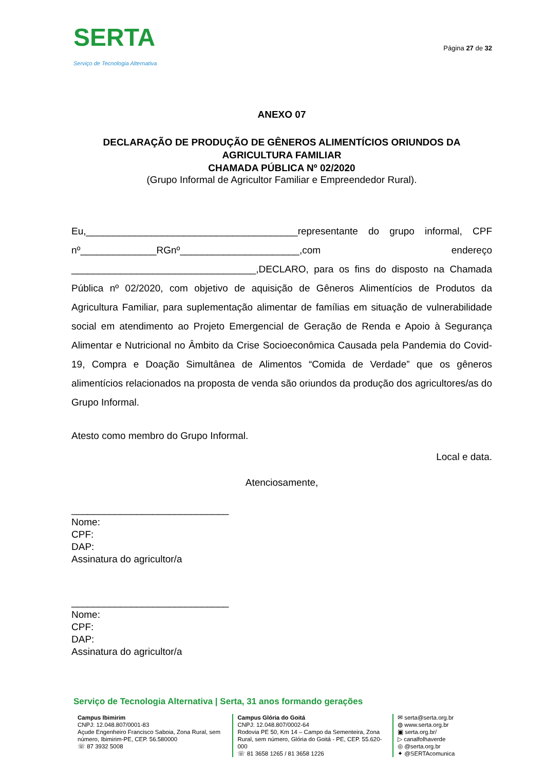SERTA
Serviço de Tecnologia Alternativa
Página 27 de 32
ANEXO 07
DECLARAÇÃO DE PRODUÇÃO DE GÊNEROS ALIMENTÍCIOS ORIUNDOS DA AGRICULTURA FAMILIAR
CHAMADA PÚBLICA Nº 02/2020
(Grupo Informal de Agricultor Familiar e Empreendedor Rural).
Eu,_______________________________________representante do grupo informal, CPF nº______________RGnº______________________,com endereço __________________________________,DECLARO, para os fins do disposto na Chamada Pública nº 02/2020, com objetivo de aquisição de Gêneros Alimentícios de Produtos da Agricultura Familiar, para suplementação alimentar de famílias em situação de vulnerabilidade social em atendimento ao Projeto Emergencial de Geração de Renda e Apoio à Segurança Alimentar e Nutricional no Âmbito da Crise Socioeconômica Causada pela Pandemia do Covid-19, Compra e Doação Simultânea de Alimentos “Comida de Verdade” que os gêneros alimentícios relacionados na proposta de venda são oriundos da produção dos agricultores/as do Grupo Informal.
Atesto como membro do Grupo Informal.
Local e data.
Atenciosamente,
_____________________________
Nome:
CPF:
DAP:
Assinatura do agricultor/a
_____________________________
Nome:
CPF:
DAP:
Assinatura do agricultor/a
Serviço de Tecnologia Alternativa | Serta, 31 anos formando gerações
Campus Ibimirim
CNPJ: 12.048.807/0001-83
Açude Engenheiro Francisco Saboia, Zona Rural, sem número, Ibimirim-PE, CEP. 56.580000
☏ 87 3932 5008
Campus Glória do Goitá
CNPJ: 12.048.807/0002-64
Rodovia PE 50, Km 14 – Campo da Sementeira, Zona Rural, sem número, Glória do Goitá - PE, CEP. 55.620-000
☏ 81 3658 1265 / 81 3658 1226
✉ serta@serta.org.br
◍ www.serta.org.br
▣ serta.org.br/
▷ canalfolhaverde
◎ @serta.org.br
✦ @SERTAcomunica